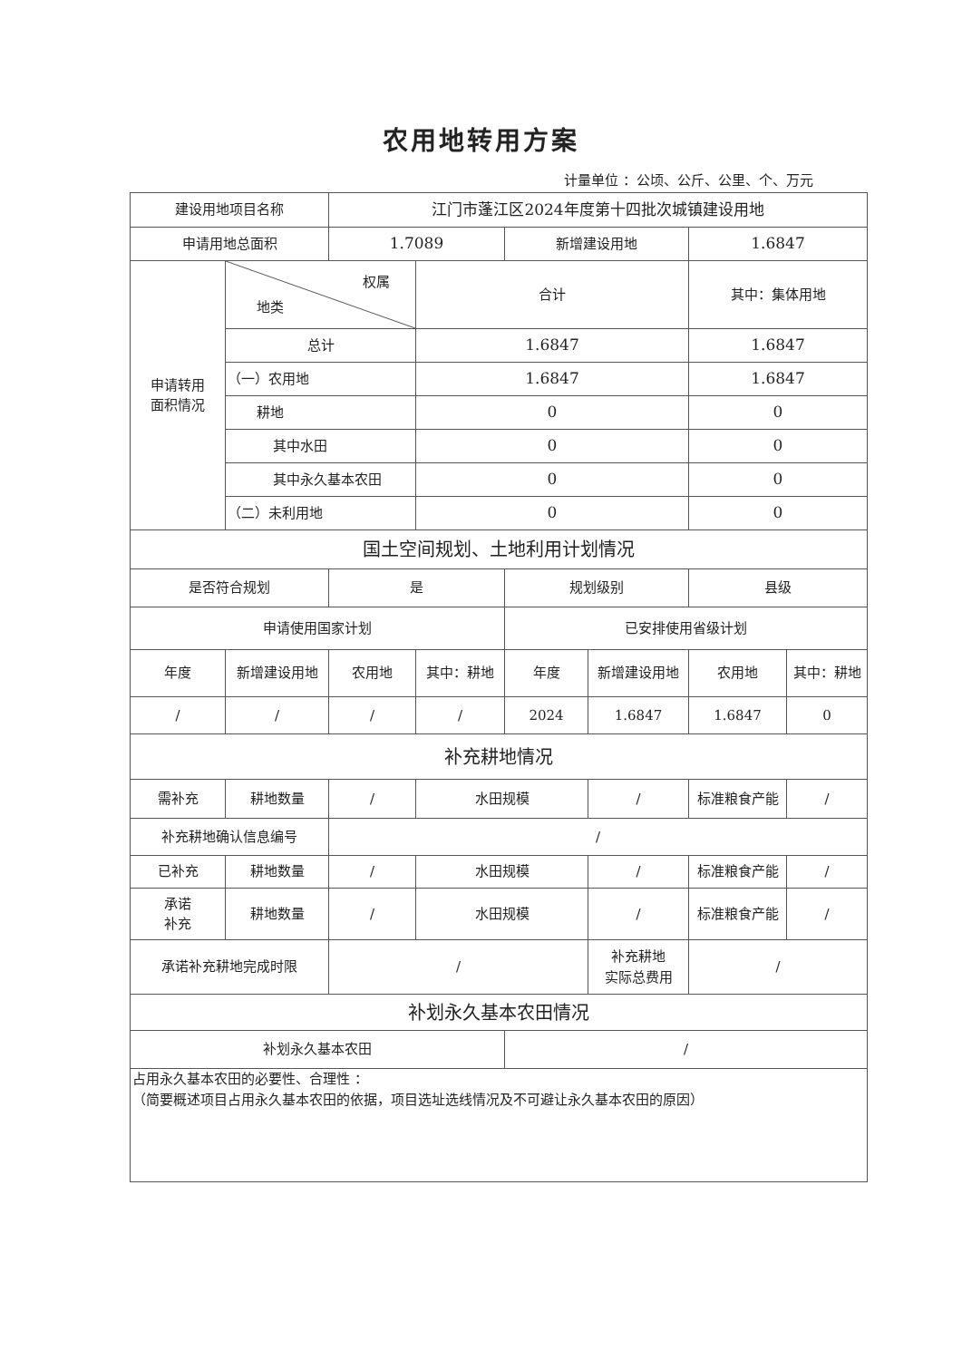农用地转用方案
计量单位 ：公顷、公斤、公里、个、万元
| 建设用地项目名称 | | 江门市蓬江区2024年度第十四批次城镇建设用地 | | | | | |
| 申请用地总面积 | | 1.7089 | | 新增建设用地 | | 1.6847 | |
| 申请转用 面积情况 | 权属 地类 | | 合计 | | | 其中：集体用地 | |
| | 总计 | | 1.6847 | | | 1.6847 | |
| | （一）农用地 | | 1.6847 | | | 1.6847 | |
| | 耕地 | | 0 | | | 0 | |
| | 其中水田 | | 0 | | | 0 | |
| | 其中永久基本农田 | | 0 | | | 0 | |
| | （二）未利用地 | | 0 | | | 0 | |
| 国土空间规划、土地利用计划情况 | | | | | | | |
| 是否符合规划 | | 是 | | 规划级别 | | 县级 | |
| 申请使用国家计划 | | | | 已安排使用省级计划 | | | |
| 年度 | 新增建设用地 | 农用地 | 其中：耕地 | 年度 | 新增建设用地 | 农用地 | 其中：耕地 |
| / | / | / | / | 2024 | 1.6847 | 1.6847 | 0 |
| 补充耕地情况 | | | | | | | |
| 需补充 | 耕地数量 | / | 水田规模 | | / | 标准粮食产能 | / |
| 补充耕地确认信息编号 | | / | | | | | |
| 已补充 | 耕地数量 | / | 水田规模 | | / | 标准粮食产能 | / |
| 承诺 补充 | 耕地数量 | / | 水田规模 | | / | 标准粮食产能 | / |
| 承诺补充耕地完成时限 | | / | | | 补充耕地 实际总费用 | / | |
| 补划永久基本农田情况 | | | | | | | |
| 补划永久基本农田 | | | | / | | | |
| 占用永久基本农田的必要性、合理性 ： （简要概述项目占用永久基本农田的依据，项目选址选线情况及不可避让永久基本农田的原因） | | | | | | | |